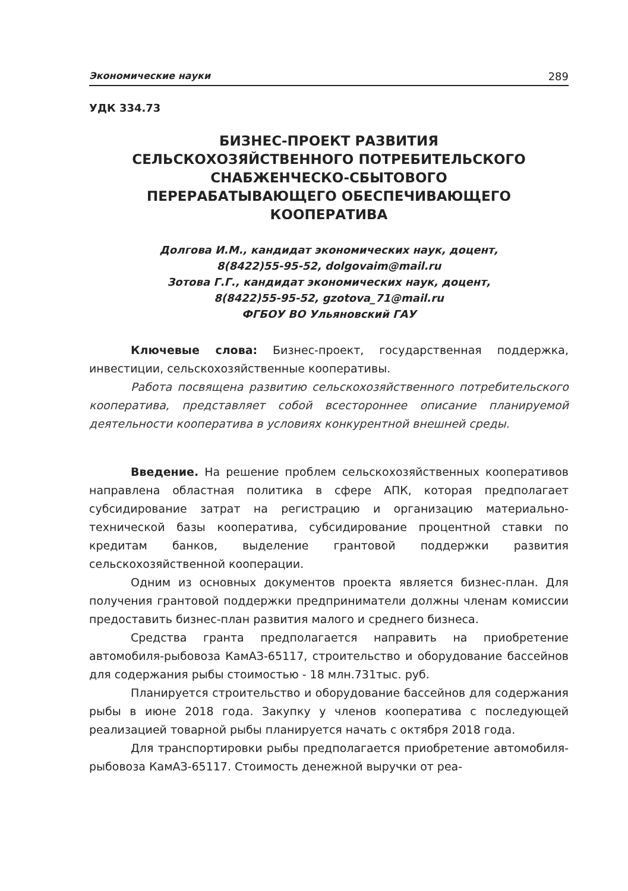Экономические науки 289
УДК 334.73
БИЗНЕС-ПРОЕКТ РАЗВИТИЯ
СЕЛЬСКОХОЗЯЙСТВЕННОГО ПОТРЕБИТЕЛЬСКОГО
СНАБЖЕНЧЕСКО-СБЫТОВОГО
ПЕРЕРАБАТЫВАЮЩЕГО ОБЕСПЕЧИВАЮЩЕГО
КООПЕРАТИВА
Долгова И.М., кандидат экономических наук, доцент,
8(8422)55-95-52, dolgovaim@mail.ru
Зотова Г.Г., кандидат экономических наук, доцент,
8(8422)55-95-52, gzotova_71@mail.ru
ФГБОУ ВО Ульяновский ГАУ
Ключевые слова: Бизнес-проект, государственная поддержка, инвестиции, сельскохозяйственные кооперативы.
Работа посвящена развитию сельскохозяйственного потребительского кооператива, представляет собой всестороннее описание планируемой деятельности кооператива в условиях конкурентной внешней среды.
Введение. На решение проблем сельскохозяйственных кооперативов направлена областная политика в сфере АПК, которая предполагает субсидирование затрат на регистрацию и организацию материально-технической базы кооператива, субсидирование процентной ставки по кредитам банков, выделение грантовой поддержки развития сельскохозяйственной кооперации.
Одним из основных документов проекта является бизнес-план. Для получения грантовой поддержки предприниматели должны членам комиссии предоставить бизнес-план развития малого и среднего бизнеса.
Средства гранта предполагается направить на приобретение автомобиля-рыбовоза КамАЗ-65117, строительство и оборудование бассейнов для содержания рыбы стоимостью - 18 млн.731тыс. руб.
Планируется строительство и оборудование бассейнов для содержания рыбы в июне 2018 года. Закупку у членов кооператива с последующей реализацией товарной рыбы планируется начать с октября 2018 года.
Для транспортировки рыбы предполагается приобретение автомобиля-рыбовоза КамАЗ-65117. Стоимость денежной выручки от реа-